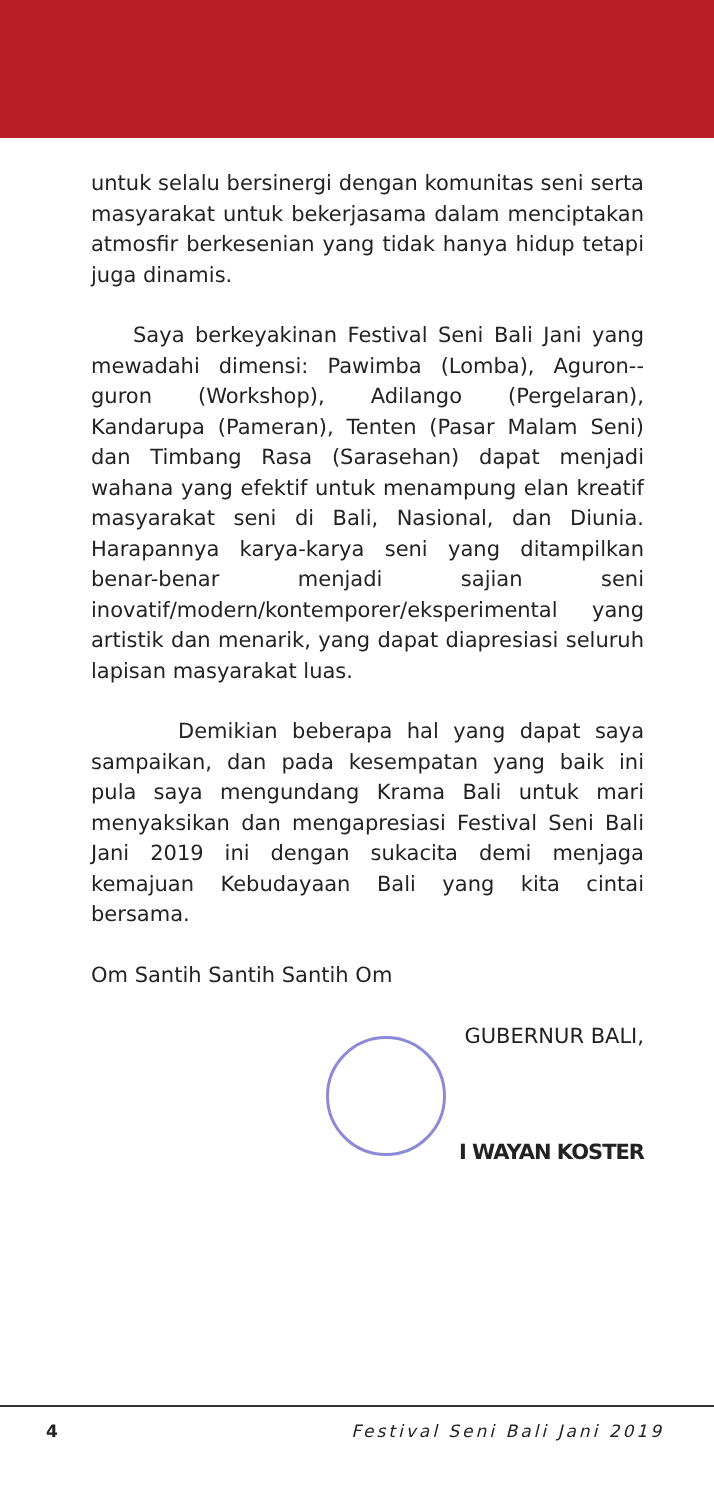untuk selalu bersinergi dengan komunitas seni serta masyarakat untuk bekerjasama dalam menciptakan atmosfir berkesenian yang tidak hanya hidup tetapi juga dinamis.
Saya berkeyakinan Festival Seni Bali Jani yang mewadahi dimensi: Pawimba (Lomba), Aguron--guron (Workshop), Adilango (Pergelaran), Kandarupa (Pameran), Tenten (Pasar Malam Seni) dan Timbang Rasa (Sarasehan) dapat menjadi wahana yang efektif untuk menampung elan kreatif masyarakat seni di Bali, Nasional, dan Diunia. Harapannya karya-karya seni yang ditampilkan benar-benar menjadi sajian seni inovatif/modern/kontemporer/eksperimental yang artistik dan menarik, yang dapat diapresiasi seluruh lapisan masyarakat luas.
Demikian beberapa hal yang dapat saya sampaikan, dan pada kesempatan yang baik ini pula saya mengundang Krama Bali untuk mari menyaksikan dan mengapresiasi Festival Seni Bali Jani 2019 ini dengan sukacita demi menjaga kemajuan Kebudayaan Bali yang kita cintai bersama.
Om Santih Santih Santih Om
GUBERNUR BALI,
I WAYAN KOSTER
4 Festival Seni Bali Jani 2019